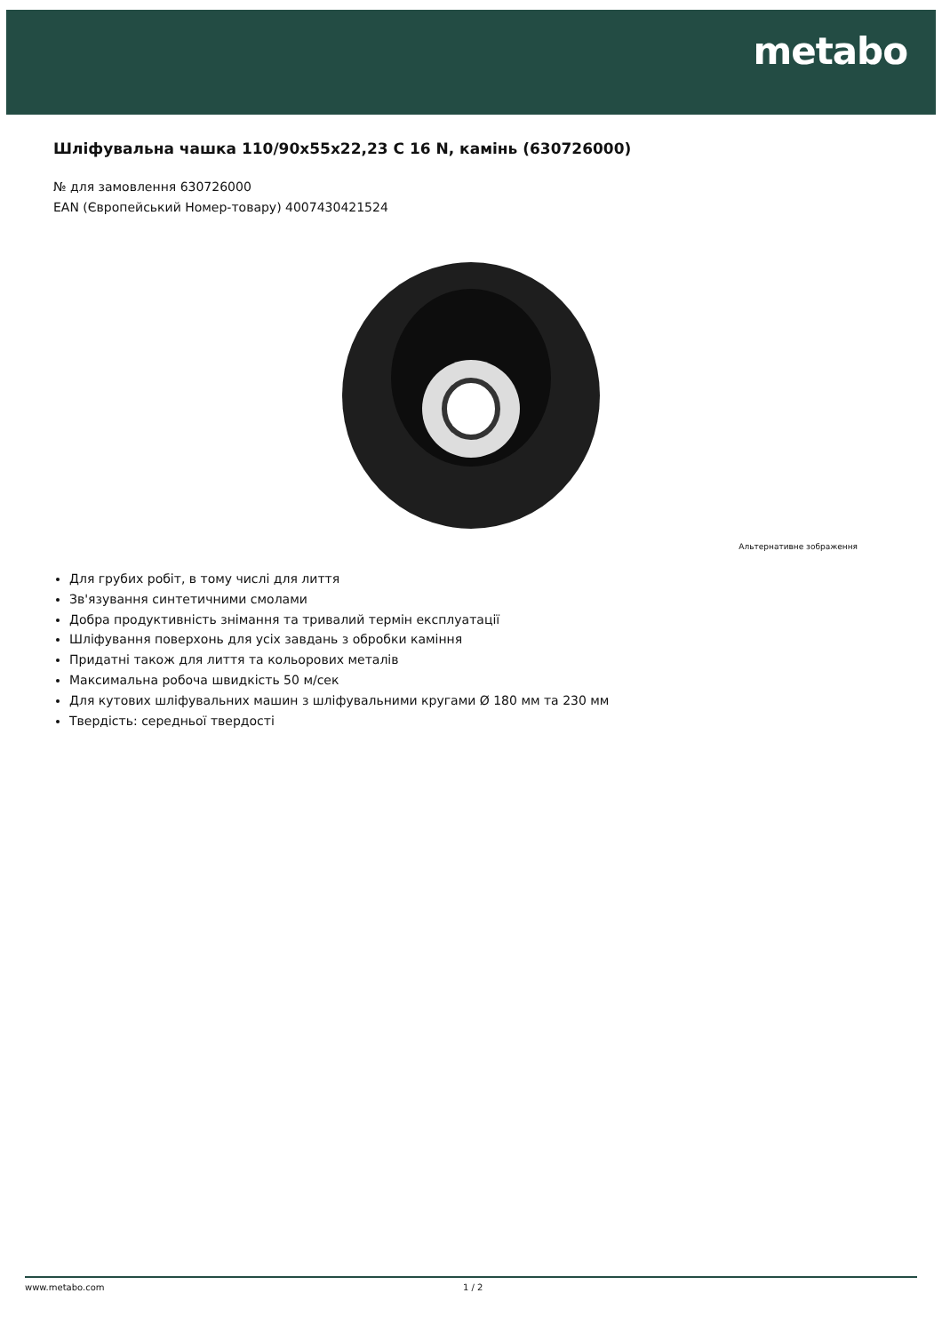metabo
Шліфувальна чашка 110/90x55x22,23 C 16 N, камінь (630726000)
№ для замовлення 630726000
EAN (Європейський Номер-товару) 4007430421524
Альтернативне зображення
Для грубих робіт, в тому числі для лиття
Зв'язування синтетичними смолами
Добра продуктивність знімання та тривалий термін експлуатації
Шліфування поверхонь для усіх завдань з обробки каміння
Придатні також для лиття та кольорових металів
Максимальна робоча швидкість 50 м/сек
Для кутових шліфувальних машин з шліфувальними кругами Ø 180 мм та 230 мм
Твердість: середньої твердості
www.metabo.com 1 / 2